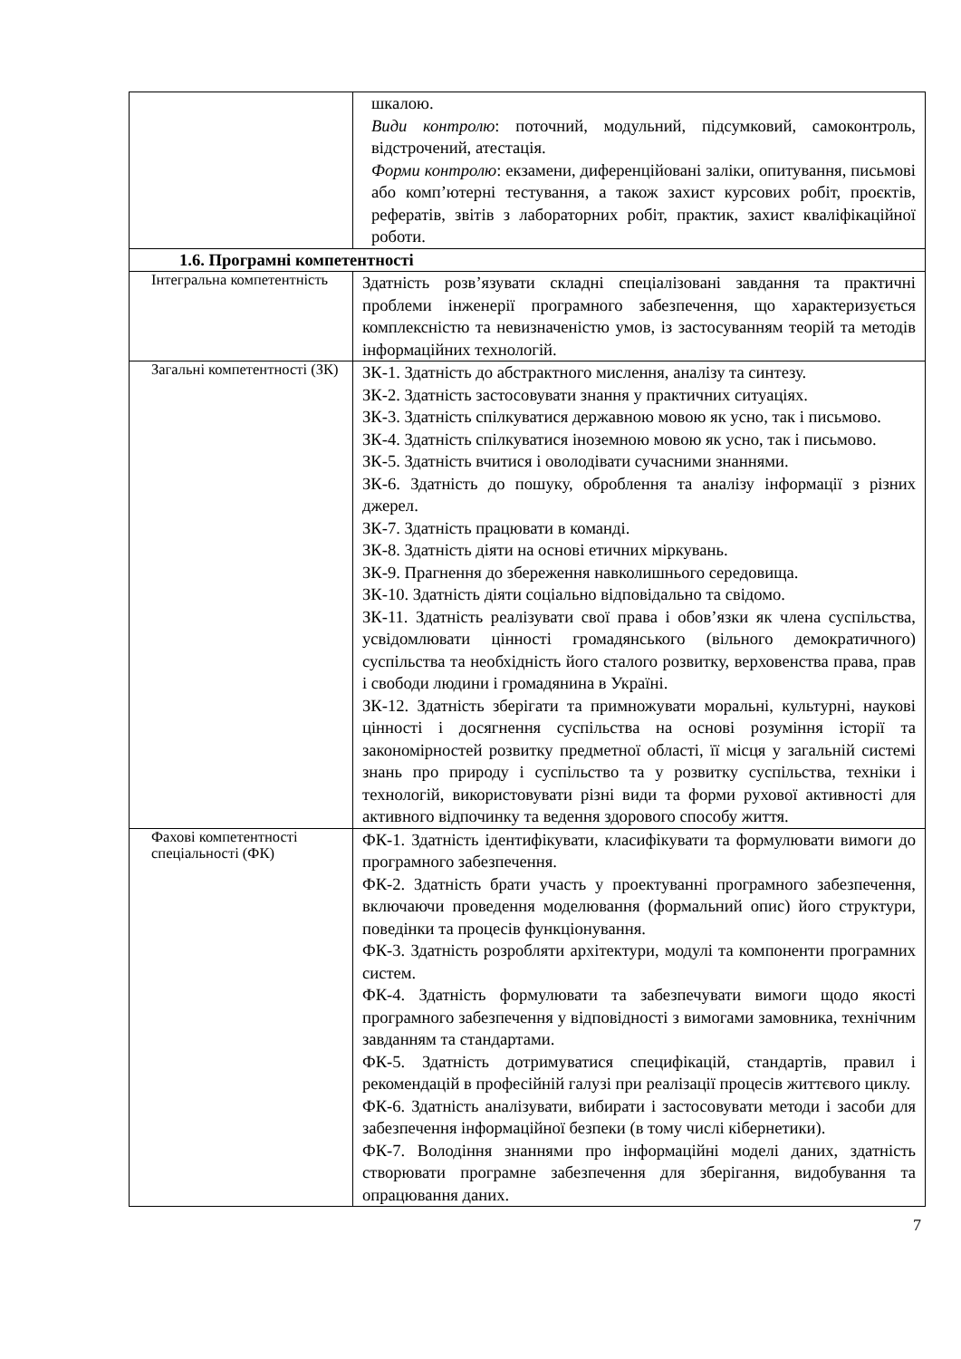| | шкалою. Види контролю : поточний, модульний, підсумковий, самоконтроль, відстрочений, атестація. Форми контролю : екзамени, диференційовані заліки, опитування, письмові або комп’ютерні тестування, а також захист курсових робіт, проєктів, рефератів, звітів з лабораторних робіт, практик, захист кваліфікаційної роботи. |
| 1.6. Програмні компетентності | |
| Інтегральна компетентність | Здатність розв’язувати складні спеціалізовані завдання та практичні проблеми інженерії програмного забезпечення, що характеризується комплексністю та невизначеністю умов, із застосуванням теорій та методів інформаційних технологій. |
| Загальні компетентності (ЗК) | ЗК-1. Здатність до абстрактного мислення, аналізу та синтезу. ЗК-2. Здатність застосовувати знання у практичних ситуаціях. ЗК-3. Здатність спілкуватися державною мовою як усно, так і письмово. ЗК-4. Здатність спілкуватися іноземною мовою як усно, так і письмово. ЗК-5. Здатність вчитися і оволодівати сучасними знаннями. ЗК-6. Здатність до пошуку, оброблення та аналізу інформації з різних джерел. ЗК-7. Здатність працювати в команді. ЗК-8. Здатність діяти на основі етичних міркувань. ЗК-9. Прагнення до збереження навколишнього середовища. ЗК-10. Здатність діяти соціально відповідально та свідомо. ЗК-11. Здатність реалізувати свої права і обов’язки як члена суспільства, усвідомлювати цінності громадянського (вільного демократичного) суспільства та необхідність його сталого розвитку, верховенства права, прав і свободи людини і громадянина в Україні. ЗК-12. Здатність зберігати та примножувати моральні, культурні, наукові цінності і досягнення суспільства на основі розуміння історії та закономірностей розвитку предметної області, її місця у загальній системі знань про природу і суспільство та у розвитку суспільства, техніки і технологій, використовувати різні види та форми рухової активності для активного відпочинку та ведення здорового способу життя. |
| Фахові компетентності спеціальності (ФК) | ФК-1. Здатність ідентифікувати, класифікувати та формулювати вимоги до програмного забезпечення. ФК-2. Здатність брати участь у проектуванні програмного забезпечення, включаючи проведення моделювання (формальний опис) його структури, поведінки та процесів функціонування. ФК-3. Здатність розробляти архітектури, модулі та компоненти програмних систем. ФК-4. Здатність формулювати та забезпечувати вимоги щодо якості програмного забезпечення у відповідності з вимогами замовника, технічним завданням та стандартами. ФК-5. Здатність дотримуватися специфікацій, стандартів, правил і рекомендацій в професійній галузі при реалізації процесів життєвого циклу. ФК-6. Здатність аналізувати, вибирати і застосовувати методи і засоби для забезпечення інформаційної безпеки (в тому числі кібернетики). ФК-7. Володіння знаннями про інформаційні моделі даних, здатність створювати програмне забезпечення для зберігання, видобування та опрацювання даних. |
7